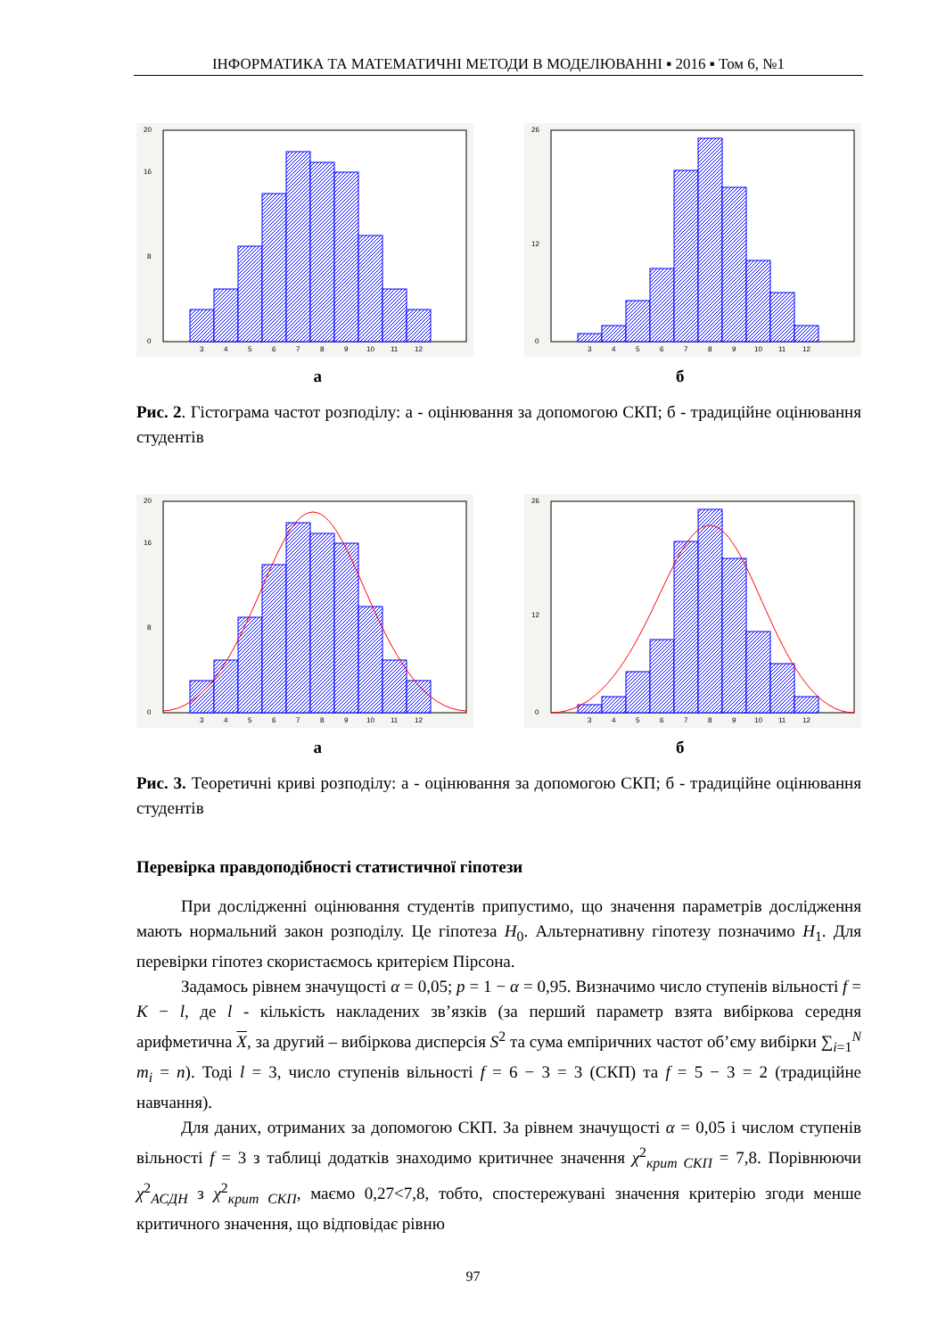ІНФОРМАТИКА ТА МАТЕМАТИЧНІ МЕТОДИ В МОДЕЛЮВАННІ ▪ 2016 ▪ Том 6, №1
0
8
16
20
3
4
5
6
7
8
9
10
11
12
0
12
26
3
4
5
6
7
8
9
10
11
12
а б
Рис. 2. Гістограма частот розподілу: а - оцінювання за допомогою СКП; б - традиційне оцінювання студентів
0
8
16
20
3
4
5
6
7
8
9
10
11
12
0
12
26
3
4
5
6
7
8
9
10
11
12
а б
Рис. 3. Теоретичні криві розподілу: а - оцінювання за допомогою СКП; б - традиційне оцінювання студентів
Перевірка правдоподібності статистичної гіпотези
При дослідженні оцінювання студентів припустимо, що значення параметрів дослідження мають нормальний закон розподілу. Це гіпотеза H<sub>0</sub>. Альтернативну гіпотезу позначимо H<sub>1</sub>. Для перевірки гіпотез скористаємось критерієм Пірсона.
Задамось рівнем значущості α = 0,05; p = 1 − α = 0,95. Визначимо число ступенів вільності f = K − l, де l - кількість накладених зв’язків (за перший параметр взята вибіркова середня арифметична X, за другий – вибіркова дисперсія S<sup>2</sup> та сума емпіричних частот об’єму вибірки ∑<sub>i=1</sub><sup>N</sup> m<sub>i</sub> = n). Тоді l = 3, число ступенів вільності f = 6 − 3 = 3 (СКП) та f = 5 − 3 = 2 (традиційне навчання).
Для даних, отриманих за допомогою СКП. За рівнем значущості α = 0,05 і числом ступенів вільності f = 3 з таблиці додатків знаходимо критичнее значення χ<sup>2</sup><sub>крит СКП</sub> = 7,8. Порівнюючи χ<sup>2</sup><sub>АСДН</sub> з χ<sup>2</sup><sub>крит СКП</sub>, маємо 0,27<7,8, тобто, спостережувані значення критерію згоди менше критичного значення, що відповідає рівню
97